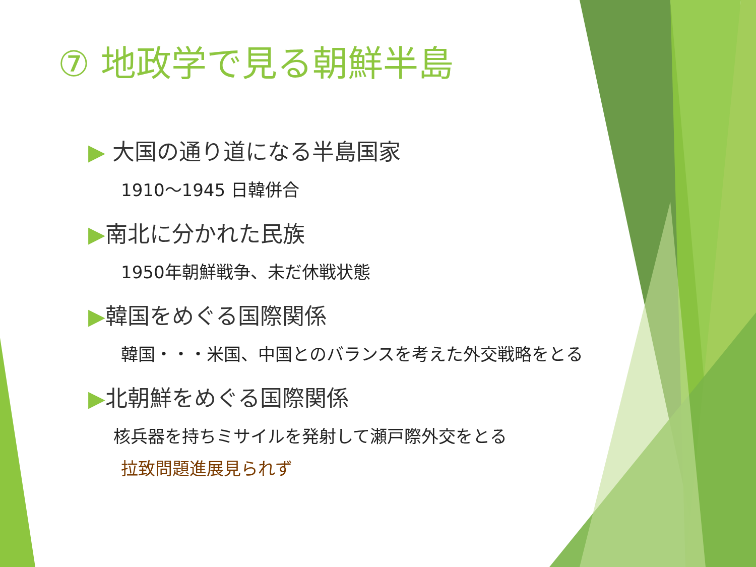⑦ 地政学で見る朝鮮半島
▶ 大国の通り道になる半島国家
1910～1945 日韓併合
▶南北に分かれた民族
1950年朝鮮戦争、未だ休戦状態
▶韓国をめぐる国際関係
韓国・・・米国、中国とのバランスを考えた外交戦略をとる
▶北朝鮮をめぐる国際関係
核兵器を持ちミサイルを発射して瀬戸際外交をとる
拉致問題進展見られず